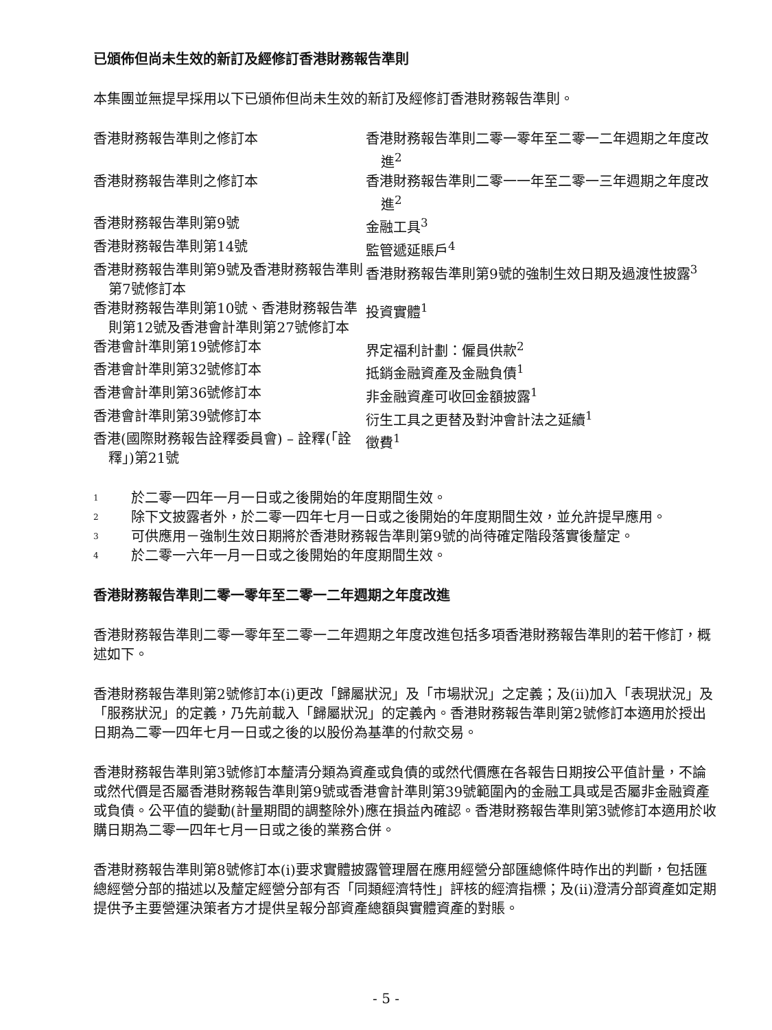已頒佈但尚未生效的新訂及經修訂香港財務報告準則
本集團並無提早採用以下已頒佈但尚未生效的新訂及經修訂香港財務報告準則。
| 香港財務報告準則之修訂本 | 香港財務報告準則二零一零年至二零一二年週期之年度改進<sup>2</sup> |
| 香港財務報告準則之修訂本 | 香港財務報告準則二零一一年至二零一三年週期之年度改進<sup>2</sup> |
| 香港財務報告準則第9號 | 金融工具<sup>3</sup> |
| 香港財務報告準則第14號 | 監管遞延賬戶<sup>4</sup> |
| 香港財務報告準則第9號及香港財務報告準則第7號修訂本 | 香港財務報告準則第9號的強制生效日期及過渡性披露<sup>3</sup> |
| 香港財務報告準則第10號、香港財務報告準則第12號及香港會計準則第27號修訂本 | 投資實體<sup>1</sup> |
| 香港會計準則第19號修訂本 | 界定福利計劃：僱員供款<sup>2</sup> |
| 香港會計準則第32號修訂本 | 抵銷金融資產及金融負債<sup>1</sup> |
| 香港會計準則第36號修訂本 | 非金融資產可收回金額披露<sup>1</sup> |
| 香港會計準則第39號修訂本 | 衍生工具之更替及對沖會計法之延續<sup>1</sup> |
| 香港(國際財務報告詮釋委員會) – 詮釋(「詮釋」)第21號 | 徵費<sup>1</sup> |
1
於二零一四年一月一日或之後開始的年度期間生效。
2
除下文披露者外，於二零一四年七月一日或之後開始的年度期間生效，並允許提早應用。
3
可供應用－強制生效日期將於香港財務報告準則第9號的尚待確定階段落實後釐定。
4
於二零一六年一月一日或之後開始的年度期間生效。
香港財務報告準則二零一零年至二零一二年週期之年度改進
香港財務報告準則二零一零年至二零一二年週期之年度改進包括多項香港財務報告準則的若干修訂，概述如下。
香港財務報告準則第2號修訂本(i)更改「歸屬狀況」及「市場狀況」之定義；及(ii)加入「表現狀況」及「服務狀況」的定義，乃先前載入「歸屬狀況」的定義內。香港財務報告準則第2號修訂本適用於授出日期為二零一四年七月一日或之後的以股份為基準的付款交易。
香港財務報告準則第3號修訂本釐清分類為資產或負債的或然代價應在各報告日期按公平值計量，不論或然代價是否屬香港財務報告準則第9號或香港會計準則第39號範圍內的金融工具或是否屬非金融資產或負債。公平值的變動(計量期間的調整除外)應在損益內確認。香港財務報告準則第3號修訂本適用於收購日期為二零一四年七月一日或之後的業務合併。
香港財務報告準則第8號修訂本(i)要求實體披露管理層在應用經營分部匯總條件時作出的判斷，包括匯總經營分部的描述以及釐定經營分部有否「同類經濟特性」評核的經濟指標；及(ii)澄清分部資產如定期提供予主要營運決策者方才提供呈報分部資產總額與實體資產的對賬。
- 5 -